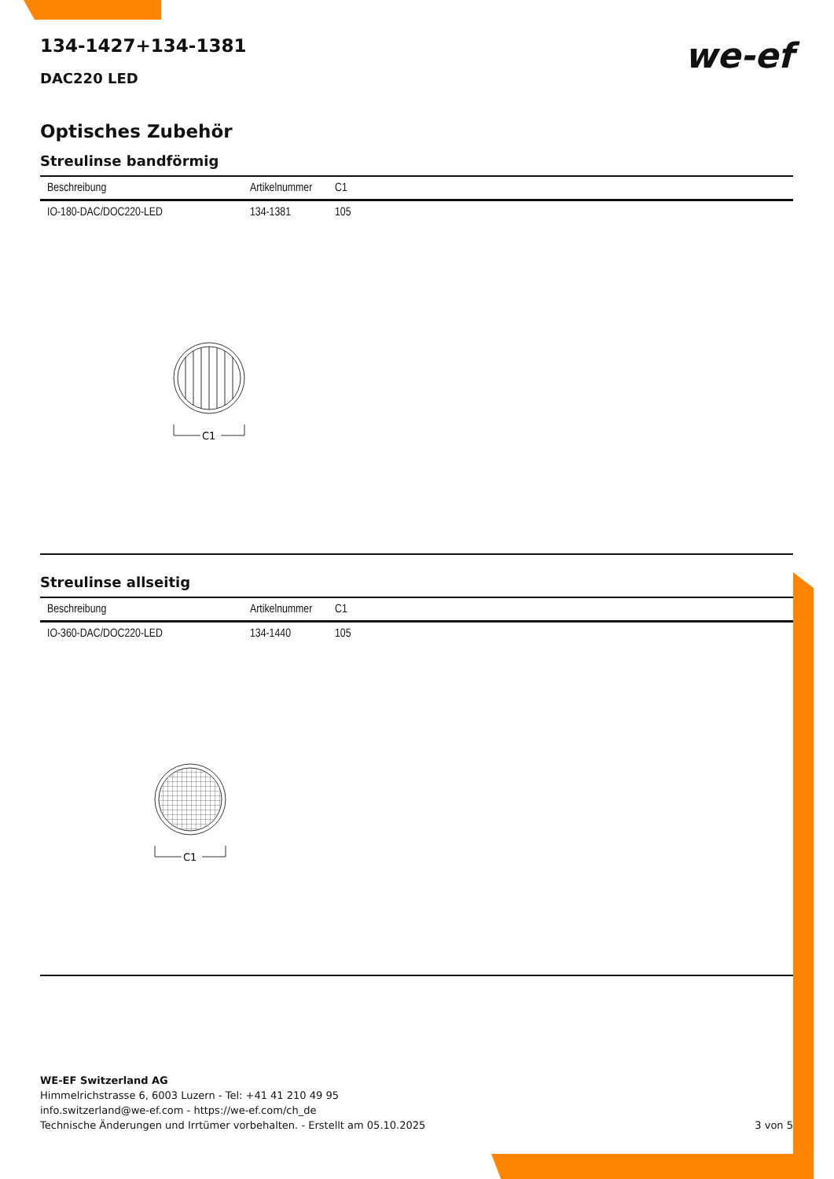we-ef
134-1427+134-1381
DAC220 LED
Optisches Zubehör
Streulinse bandförmig
| Beschreibung | Artikelnummer | C1 |
| --- | --- | --- |
| IO-180-DAC/DOC220-LED | 134-1381 | 105 |
C1
Streulinse allseitig
| Beschreibung | Artikelnummer | C1 |
| --- | --- | --- |
| IO-360-DAC/DOC220-LED | 134-1440 | 105 |
C1
WE-EF Switzerland AG
Himmelrichstrasse 6, 6003 Luzern - Tel: +41 41 210 49 95
info.switzerland@we-ef.com - https://we-ef.com/ch_de
Technische Änderungen und Irrtümer vorbehalten. - Erstellt am 05.10.2025 3 von 5